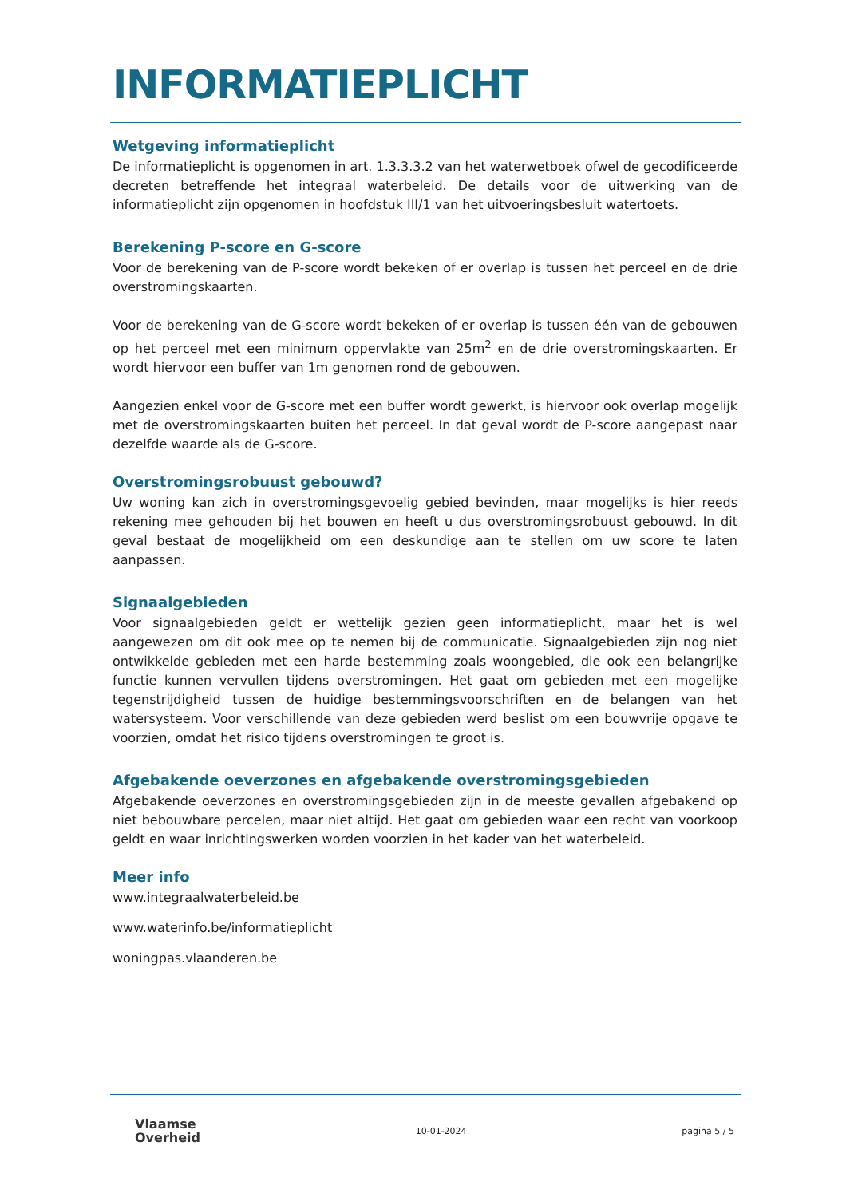INFORMATIEPLICHT
Wetgeving informatieplicht
De informatieplicht is opgenomen in art. 1.3.3.3.2 van het waterwetboek ofwel de gecodificeerde decreten betreffende het integraal waterbeleid. De details voor de uitwerking van de informatieplicht zijn opgenomen in hoofdstuk III/1 van het uitvoeringsbesluit watertoets.
Berekening P-score en G-score
Voor de berekening van de P-score wordt bekeken of er overlap is tussen het perceel en de drie overstromingskaarten.
Voor de berekening van de G-score wordt bekeken of er overlap is tussen één van de gebouwen op het perceel met een minimum oppervlakte van 25m<sup>2</sup> en de drie overstromingskaarten. Er wordt hiervoor een buffer van 1m genomen rond de gebouwen.
Aangezien enkel voor de G-score met een buffer wordt gewerkt, is hiervoor ook overlap mogelijk met de overstromingskaarten buiten het perceel. In dat geval wordt de P-score aangepast naar dezelfde waarde als de G-score.
Overstromingsrobuust gebouwd?
Uw woning kan zich in overstromingsgevoelig gebied bevinden, maar mogelijks is hier reeds rekening mee gehouden bij het bouwen en heeft u dus overstromingsrobuust gebouwd. In dit geval bestaat de mogelijkheid om een deskundige aan te stellen om uw score te laten aanpassen.
Signaalgebieden
Voor signaalgebieden geldt er wettelijk gezien geen informatieplicht, maar het is wel aangewezen om dit ook mee op te nemen bij de communicatie. Signaalgebieden zijn nog niet ontwikkelde gebieden met een harde bestemming zoals woongebied, die ook een belangrijke functie kunnen vervullen tijdens overstromingen. Het gaat om gebieden met een mogelijke tegenstrijdigheid tussen de huidige bestemmingsvoorschriften en de belangen van het watersysteem. Voor verschillende van deze gebieden werd beslist om een bouwvrije opgave te voorzien, omdat het risico tijdens overstromingen te groot is.
Afgebakende oeverzones en afgebakende overstromingsgebieden
Afgebakende oeverzones en overstromingsgebieden zijn in de meeste gevallen afgebakend op niet bebouwbare percelen, maar niet altijd. Het gaat om gebieden waar een recht van voorkoop geldt en waar inrichtingswerken worden voorzien in het kader van het waterbeleid.
Meer info
www.integraalwaterbeleid.be
www.waterinfo.be/informatieplicht
woningpas.vlaanderen.be
Vlaamse
Overheid
10-01-2024 pagina 5 / 5